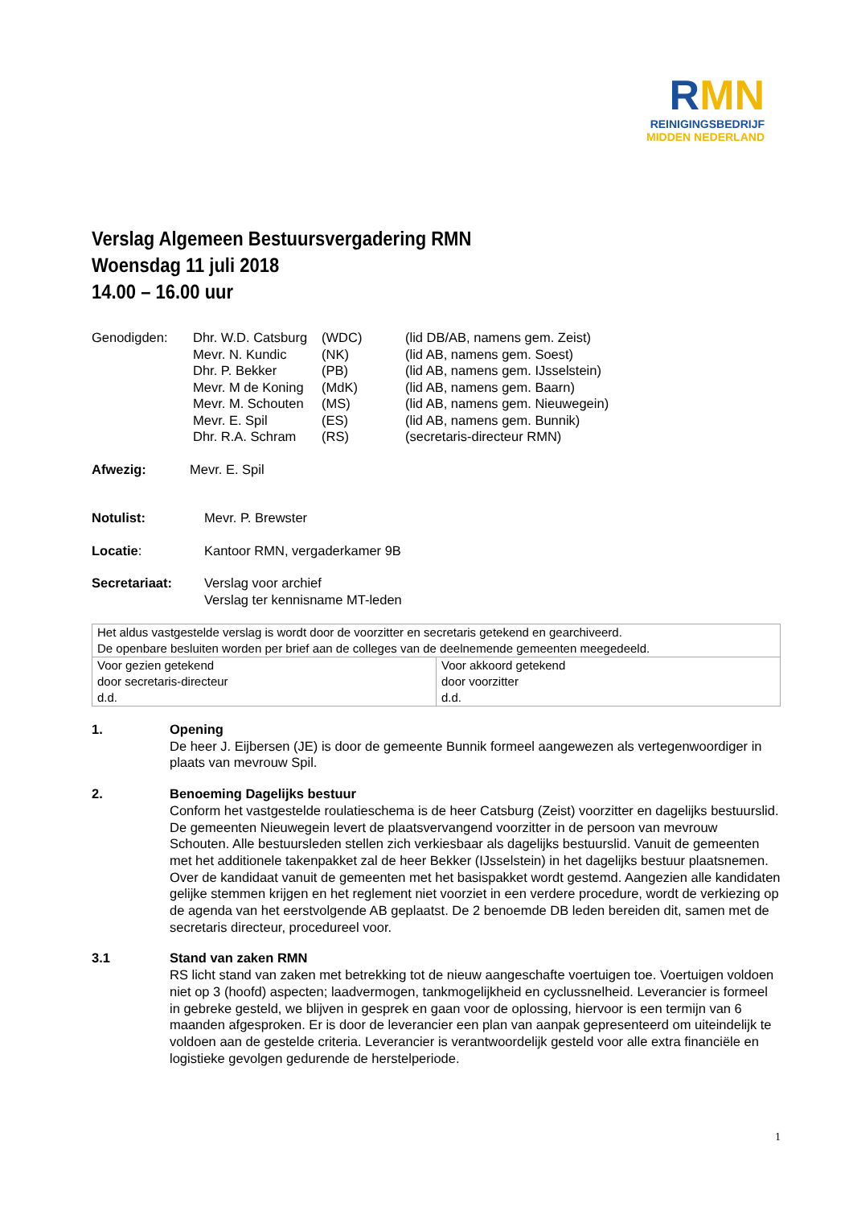RMN
REINIGINGSBEDRIJF
MIDDEN NEDERLAND
Verslag Algemeen Bestuursvergadering RMN
Woensdag 11 juli 2018
14.00 – 16.00 uur
| Genodigden: | Dhr. W.D. Catsburg | (WDC) | (lid DB/AB, namens gem. Zeist) |
| | Mevr. N. Kundic | (NK) | (lid AB, namens gem. Soest) |
| | Dhr. P. Bekker | (PB) | (lid AB, namens gem. IJsselstein) |
| | Mevr. M de Koning | (MdK) | (lid AB, namens gem. Baarn) |
| | Mevr. M. Schouten | (MS) | (lid AB, namens gem. Nieuwegein) |
| | Mevr. E. Spil | (ES) | (lid AB, namens gem. Bunnik) |
| | Dhr. R.A. Schram | (RS) | (secretaris-directeur RMN) |
Afwezig: Mevr. E. Spil
Notulist: Mevr. P. Brewster
Locatie: Kantoor RMN, vergaderkamer 9B
Secretariaat: Verslag voor archief
Verslag ter kennisname MT-leden
| Het aldus vastgestelde verslag is wordt door de voorzitter en secretaris getekend en gearchiveerd. De openbare besluiten worden per brief aan de colleges van de deelnemende gemeenten meegedeeld. | |
| Voor gezien getekend door secretaris-directeur d.d. | Voor akkoord getekend door voorzitter d.d. |
1. Opening
De heer J. Eijbersen (JE) is door de gemeente Bunnik formeel aangewezen als vertegenwoordiger in plaats van mevrouw Spil.
2. Benoeming Dagelijks bestuur
Conform het vastgestelde roulatieschema is de heer Catsburg (Zeist) voorzitter en dagelijks bestuurslid. De gemeenten Nieuwegein levert de plaatsvervangend voorzitter in de persoon van mevrouw Schouten. Alle bestuursleden stellen zich verkiesbaar als dagelijks bestuurslid. Vanuit de gemeenten met het additionele takenpakket zal de heer Bekker (IJsselstein) in het dagelijks bestuur plaatsnemen. Over de kandidaat vanuit de gemeenten met het basispakket wordt gestemd. Aangezien alle kandidaten gelijke stemmen krijgen en het reglement niet voorziet in een verdere procedure, wordt de verkiezing op de agenda van het eerstvolgende AB geplaatst. De 2 benoemde DB leden bereiden dit, samen met de secretaris directeur, procedureel voor.
3.1 Stand van zaken RMN
RS licht stand van zaken met betrekking tot de nieuw aangeschafte voertuigen toe. Voertuigen voldoen niet op 3 (hoofd) aspecten; laadvermogen, tankmogelijkheid en cyclussnelheid. Leverancier is formeel in gebreke gesteld, we blijven in gesprek en gaan voor de oplossing, hiervoor is een termijn van 6 maanden afgesproken. Er is door de leverancier een plan van aanpak gepresenteerd om uiteindelijk te voldoen aan de gestelde criteria. Leverancier is verantwoordelijk gesteld voor alle extra financiële en logistieke gevolgen gedurende de herstelperiode.
1